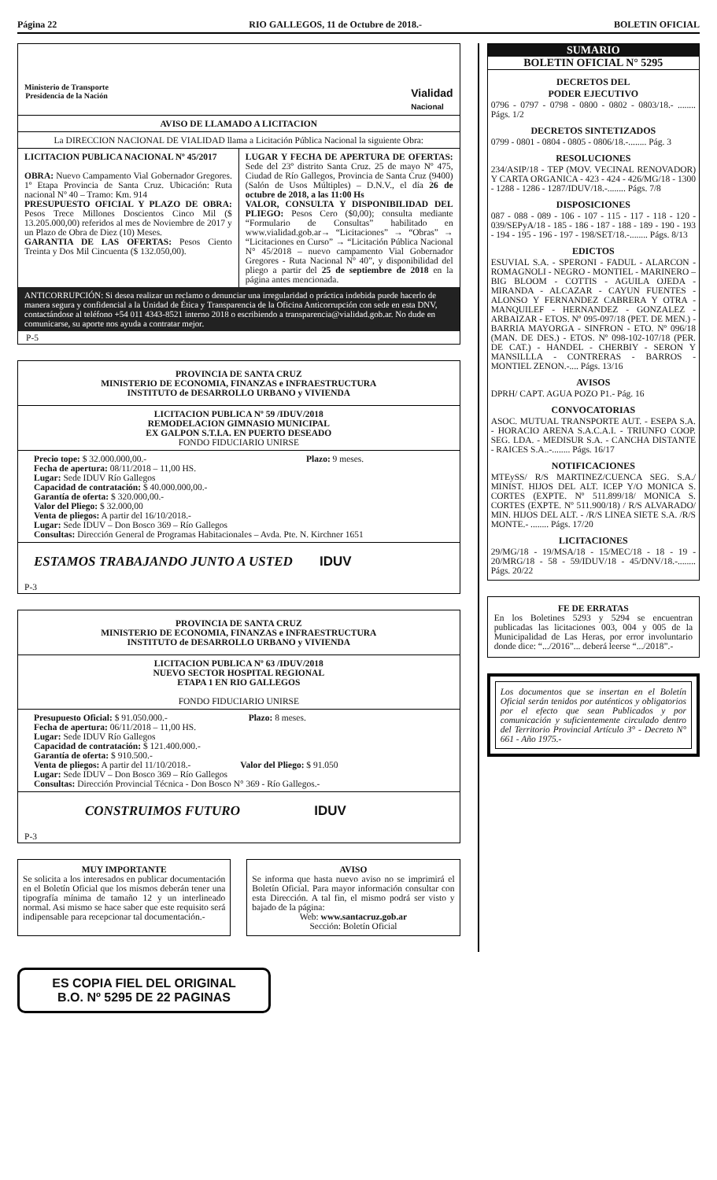Página 22 RIO GALLEGOS, 11 de Octubre de 2018.- BOLETIN OFICIAL
Ministerio de Transporte
Presidencia de la Nación
Vialidad
Nacional
AVISO DE LLAMADO A LICITACION
La DIRECCION NACIONAL DE VIALIDAD llama a Licitación Pública Nacional la siguiente Obra:
LICITACION PUBLICA NACIONAL Nº 45/2017
OBRA: Nuevo Campamento Vial Gobernador Gregores. 1º Etapa Provincia de Santa Cruz. Ubicación: Ruta nacional Nº 40 – Tramo: Km. 914
PRESUPUESTO OFICIAL Y PLAZO DE OBRA: Pesos Trece Millones Doscientos Cinco Mil ($ 13.205.000,00) referidos al mes de Noviembre de 2017 y un Plazo de Obra de Diez (10) Meses.
GARANTIA DE LAS OFERTAS: Pesos Ciento Treinta y Dos Mil Cincuenta ($ 132.050,00).
LUGAR Y FECHA DE APERTURA DE OFERTAS: Sede del 23º distrito Santa Cruz. 25 de mayo Nº 475, Ciudad de Río Gallegos, Provincia de Santa Cruz (9400) (Salón de Usos Múltiples) – D.N.V., el día 26 de octubre de 2018, a las 11:00 Hs
VALOR, CONSULTA Y DISPONIBILIDAD DEL PLIEGO: Pesos Cero ($0,00); consulta mediante “Formulario de Consultas” habilitado en www.vialidad.gob.ar→ “Licitaciones” → “Obras” → “Licitaciones en Curso” → “Licitación Pública Nacional N° 45/2018 – nuevo campamento Vial Gobernador Gregores - Ruta Nacional Nº 40”, y disponibilidad del pliego a partir del 25 de septiembre de 2018 en la página antes mencionada.
ANTICORRUPCIÓN: Si desea realizar un reclamo o denunciar una irregularidad o práctica indebida puede hacerlo de manera segura y confidencial a la Unidad de Ética y Transparencia de la Oficina Anticorrupción con sede en esta DNV, contactándose al teléfono +54 011 4343-8521 interno 2018 o escribiendo a transparencia@vialidad.gob.ar. No dude en comunicarse, su aporte nos ayuda a contratar mejor.
P-5
PROVINCIA DE SANTA CRUZ
MINISTERIO DE ECONOMIA, FINANZAS e INFRAESTRUCTURA
INSTITUTO de DESARROLLO URBANO y VIVIENDA
LICITACION PUBLICA Nº 59 /IDUV/2018
REMODELACION GIMNASIO MUNICIPAL
EX GALPON S.T.I.A. EN PUERTO DESEADO
FONDO FIDUCIARIO UNIRSE
Precio tope: $ 32.000.000,00.- Plazo: 9 meses.
Fecha de apertura: 08/11/2018 – 11,00 HS.
Lugar: Sede IDUV Río Gallegos
Capacidad de contratación: $ 40.000.000,00.-
Garantía de oferta: $ 320.000,00.-
Valor del Pliego: $ 32.000,00
Venta de pliegos: A partir del 16/10/2018.-
Lugar: Sede IDUV – Don Bosco 369 – Río Gallegos
Consultas: Dirección General de Programas Habitacionales – Avda. Pte. N. Kirchner 1651
ESTAMOS TRABAJANDO JUNTO A USTED IDUV
P-3
PROVINCIA DE SANTA CRUZ
MINISTERIO DE ECONOMIA, FINANZAS e INFRAESTRUCTURA
INSTITUTO de DESARROLLO URBANO y VIVIENDA
LICITACION PUBLICA Nº 63 /IDUV/2018
NUEVO SECTOR HOSPITAL REGIONAL
ETAPA 1 EN RIO GALLEGOS
FONDO FIDUCIARIO UNIRSE
Presupuesto Oficial: $ 91.050.000.- Plazo: 8 meses.
Fecha de apertura: 06/11/2018 – 11,00 HS.
Lugar: Sede IDUV Río Gallegos
Capacidad de contratación: $ 121.400.000.-
Garantía de oferta: $ 910.500.-
Venta de pliegos: A partir del 11/10/2018.- Valor del Pliego: $ 91.050
Lugar: Sede IDUV – Don Bosco 369 – Río Gallegos
Consultas: Dirección Provincial Técnica - Don Bosco N° 369 - Río Gallegos.-
CONSTRUIMOS FUTURO IDUV
P-3
MUY IMPORTANTE
Se solicita a los interesados en publicar documentación en el Boletín Oficial que los mismos deberán tener una tipografía mínima de tamaño 12 y un interlineado normal. Asi mismo se hace saber que este requisito será indipensable para recepcionar tal documentación.-
AVISO
Se informa que hasta nuevo aviso no se imprimirá el Boletín Oficial. Para mayor información consultar con esta Dirección. A tal fin, el mismo podrá ser visto y bajado de la página:
Web: www.santacruz.gob.ar
Sección: Boletín Oficial
SUMARIO
BOLETIN OFICIAL N° 5295
DECRETOS DEL
PODER EJECUTIVO
0796 - 0797 - 0798 - 0800 - 0802 - 0803/18.- ........ Págs. 1/2
DECRETOS SINTETIZADOS
0799 - 0801 - 0804 - 0805 - 0806/18.-........ Pág. 3
RESOLUCIONES
234/ASIP/18 - TEP (MOV. VECINAL RENOVADOR) Y CARTA ORGANICA - 423 - 424 - 426/MG/18 - 1300 - 1288 - 1286 - 1287/IDUV/18.-........ Págs. 7/8
DISPOSICIONES
087 - 088 - 089 - 106 - 107 - 115 - 117 - 118 - 120 - 039/SEPyA/18 - 185 - 186 - 187 - 188 - 189 - 190 - 193 - 194 - 195 - 196 - 197 - 198/SET/18.-........ Págs. 8/13
EDICTOS
ESUVIAL S.A. - SPERONI - FADUL - ALARCON - ROMAGNOLI - NEGRO - MONTIEL - MARINERO – BIG BLOOM - COTTIS - AGUILA OJEDA - MIRANDA - ALCAZAR - CAYUN FUENTES - ALONSO Y FERNANDEZ CABRERA Y OTRA - MANQUILEF - HERNANDEZ - GONZALEZ - ARBAIZAR - ETOS. Nº 095-097/18 (PET. DE MEN.) - BARRIA MAYORGA - SINFRON - ETO. Nº 096/18 (MAN. DE DES.) - ETOS. Nº 098-102-107/18 (PER. DE CAT.) - HANDEL - CHERBIY - SERON Y MANSILLLA - CONTRERAS - BARROS - MONTIEL ZENON.-.... Págs. 13/16
AVISOS
DPRH/ CAPT. AGUA POZO P1.- Pág. 16
CONVOCATORIAS
ASOC. MUTUAL TRANSPORTE AUT. - ESEPA S.A. - HORACIO ARENA S.A.C.A.I. - TRIUNFO COOP. SEG. LDA. - MEDISUR S.A. - CANCHA DISTANTE - RAICES S.A..-........ Págs. 16/17
NOTIFICACIONES
MTEySS/ R/S MARTINEZ/CUENCA SEG. S.A./ MINIST. HIJOS DEL ALT. ICEP Y/O MONICA S. CORTES (EXPTE. Nº 511.899/18/ MONICA S. CORTES (EXPTE. Nº 511.900/18) / R/S ALVARADO/ MIN. HIJOS DEL ALT. - /R/S LINEA SIETE S.A. /R/S MONTE.- ........ Págs. 17/20
LICITACIONES
29/MG/18 - 19/MSA/18 - 15/MEC/18 - 18 - 19 - 20/MRG/18 - 58 - 59/IDUV/18 - 45/DNV/18.-........ Págs. 20/22
FE DE ERRATAS
En los Boletines 5293 y 5294 se encuentran publicadas las licitaciones 003, 004 y 005 de la Municipalidad de Las Heras, por error involuntario donde dice: “.../2016”... deberá leerse “.../2018”.-
Los documentos que se insertan en el Boletín Oficial serán tenidos por auténticos y obligatorios por el efecto que sean Publicados y por comunicación y suficientemente circulado dentro del Territorio Provincial Artículo 3° - Decreto N° 661 - Año 1975.-
ES COPIA FIEL DEL ORIGINAL
B.O. Nº 5295 DE 22 PAGINAS